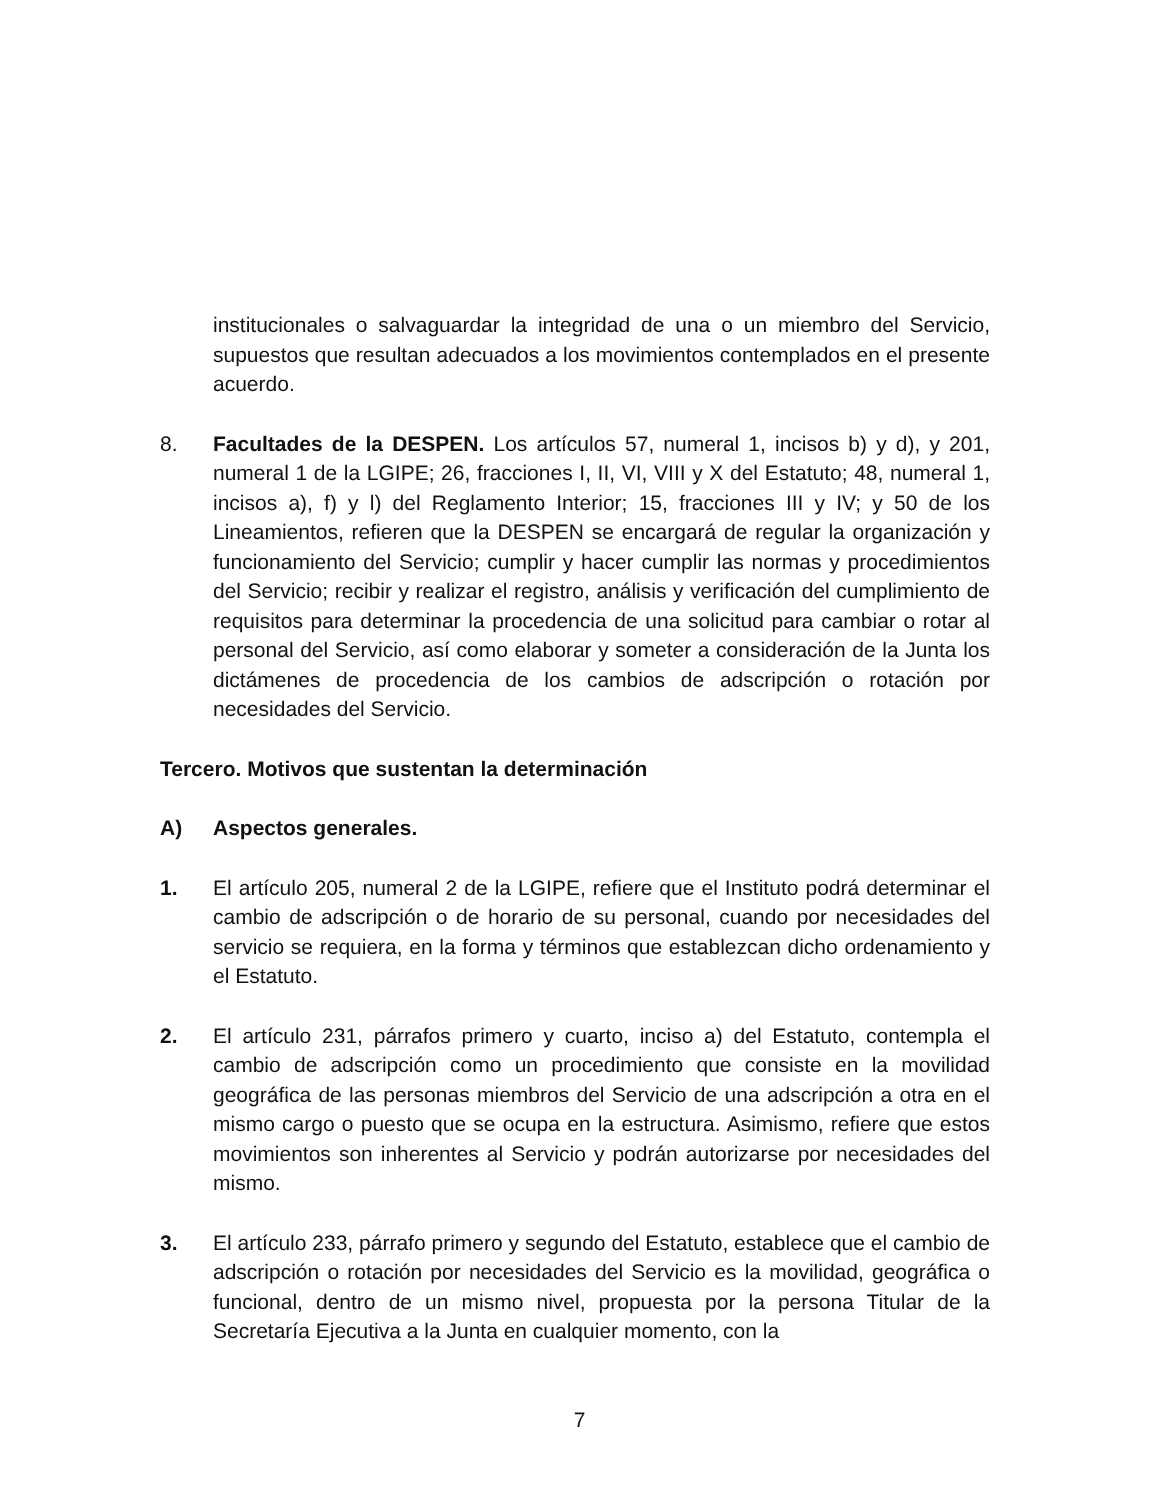institucionales o salvaguardar la integridad de una o un miembro del Servicio, supuestos que resultan adecuados a los movimientos contemplados en el presente acuerdo.
8. Facultades de la DESPEN. Los artículos 57, numeral 1, incisos b) y d), y 201, numeral 1 de la LGIPE; 26, fracciones I, II, VI, VIII y X del Estatuto; 48, numeral 1, incisos a), f) y l) del Reglamento Interior; 15, fracciones III y IV; y 50 de los Lineamientos, refieren que la DESPEN se encargará de regular la organización y funcionamiento del Servicio; cumplir y hacer cumplir las normas y procedimientos del Servicio; recibir y realizar el registro, análisis y verificación del cumplimiento de requisitos para determinar la procedencia de una solicitud para cambiar o rotar al personal del Servicio, así como elaborar y someter a consideración de la Junta los dictámenes de procedencia de los cambios de adscripción o rotación por necesidades del Servicio.
Tercero. Motivos que sustentan la determinación
A) Aspectos generales.
1. El artículo 205, numeral 2 de la LGIPE, refiere que el Instituto podrá determinar el cambio de adscripción o de horario de su personal, cuando por necesidades del servicio se requiera, en la forma y términos que establezcan dicho ordenamiento y el Estatuto.
2. El artículo 231, párrafos primero y cuarto, inciso a) del Estatuto, contempla el cambio de adscripción como un procedimiento que consiste en la movilidad geográfica de las personas miembros del Servicio de una adscripción a otra en el mismo cargo o puesto que se ocupa en la estructura. Asimismo, refiere que estos movimientos son inherentes al Servicio y podrán autorizarse por necesidades del mismo.
3. El artículo 233, párrafo primero y segundo del Estatuto, establece que el cambio de adscripción o rotación por necesidades del Servicio es la movilidad, geográfica o funcional, dentro de un mismo nivel, propuesta por la persona Titular de la Secretaría Ejecutiva a la Junta en cualquier momento, con la
7